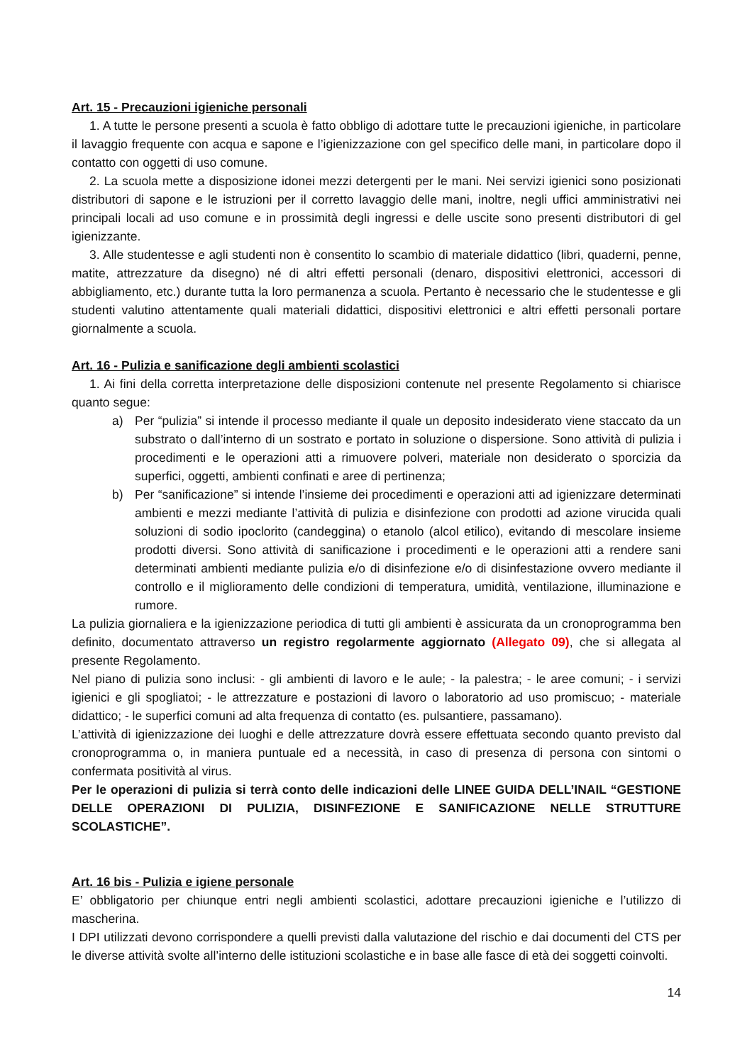Art. 15 - Precauzioni igieniche personali
1. A tutte le persone presenti a scuola è fatto obbligo di adottare tutte le precauzioni igieniche, in particolare il lavaggio frequente con acqua e sapone e l’igienizzazione con gel specifico delle mani, in particolare dopo il contatto con oggetti di uso comune.
2. La scuola mette a disposizione idonei mezzi detergenti per le mani. Nei servizi igienici sono posizionati distributori di sapone e le istruzioni per il corretto lavaggio delle mani, inoltre, negli uffici amministrativi nei principali locali ad uso comune e in prossimità degli ingressi e delle uscite sono presenti distributori di gel igienizzante.
3. Alle studentesse e agli studenti non è consentito lo scambio di materiale didattico (libri, quaderni, penne, matite, attrezzature da disegno) né di altri effetti personali (denaro, dispositivi elettronici, accessori di abbigliamento, etc.) durante tutta la loro permanenza a scuola. Pertanto è necessario che le studentesse e gli studenti valutino attentamente quali materiali didattici, dispositivi elettronici e altri effetti personali portare giornalmente a scuola.
Art. 16 - Pulizia e sanificazione degli ambienti scolastici
1. Ai fini della corretta interpretazione delle disposizioni contenute nel presente Regolamento si chiarisce quanto segue:
a) Per “pulizia” si intende il processo mediante il quale un deposito indesiderato viene staccato da un substrato o dall’interno di un sostrato e portato in soluzione o dispersione. Sono attività di pulizia i procedimenti e le operazioni atti a rimuovere polveri, materiale non desiderato o sporcizia da superfici, oggetti, ambienti confinati e aree di pertinenza;
b) Per “sanificazione” si intende l’insieme dei procedimenti e operazioni atti ad igienizzare determinati ambienti e mezzi mediante l’attività di pulizia e disinfezione con prodotti ad azione virucida quali soluzioni di sodio ipoclorito (candeggina) o etanolo (alcol etilico), evitando di mescolare insieme prodotti diversi. Sono attività di sanificazione i procedimenti e le operazioni atti a rendere sani determinati ambienti mediante pulizia e/o di disinfezione e/o di disinfestazione ovvero mediante il controllo e il miglioramento delle condizioni di temperatura, umidità, ventilazione, illuminazione e rumore.
La pulizia giornaliera e la igienizzazione periodica di tutti gli ambienti è assicurata da un cronoprogramma ben definito, documentato attraverso un registro regolarmente aggiornato (Allegato 09), che si allegata al presente Regolamento.
Nel piano di pulizia sono inclusi: - gli ambienti di lavoro e le aule; - la palestra; - le aree comuni; - i servizi igienici e gli spogliatoi; - le attrezzature e postazioni di lavoro o laboratorio ad uso promiscuo; - materiale didattico; - le superfici comuni ad alta frequenza di contatto (es. pulsantiere, passamano).
L’attività di igienizzazione dei luoghi e delle attrezzature dovrà essere effettuata secondo quanto previsto dal cronoprogramma o, in maniera puntuale ed a necessità, in caso di presenza di persona con sintomi o confermata positività al virus.
Per le operazioni di pulizia si terrà conto delle indicazioni delle LINEE GUIDA DELL’INAIL “GESTIONE DELLE OPERAZIONI DI PULIZIA, DISINFEZIONE E SANIFICAZIONE NELLE STRUTTURE SCOLASTICHE”.
Art. 16 bis - Pulizia e igiene personale
E’ obbligatorio per chiunque entri negli ambienti scolastici, adottare precauzioni igieniche e l’utilizzo di mascherina.
I DPI utilizzati devono corrispondere a quelli previsti dalla valutazione del rischio e dai documenti del CTS per le diverse attività svolte all’interno delle istituzioni scolastiche e in base alle fasce di età dei soggetti coinvolti.
14